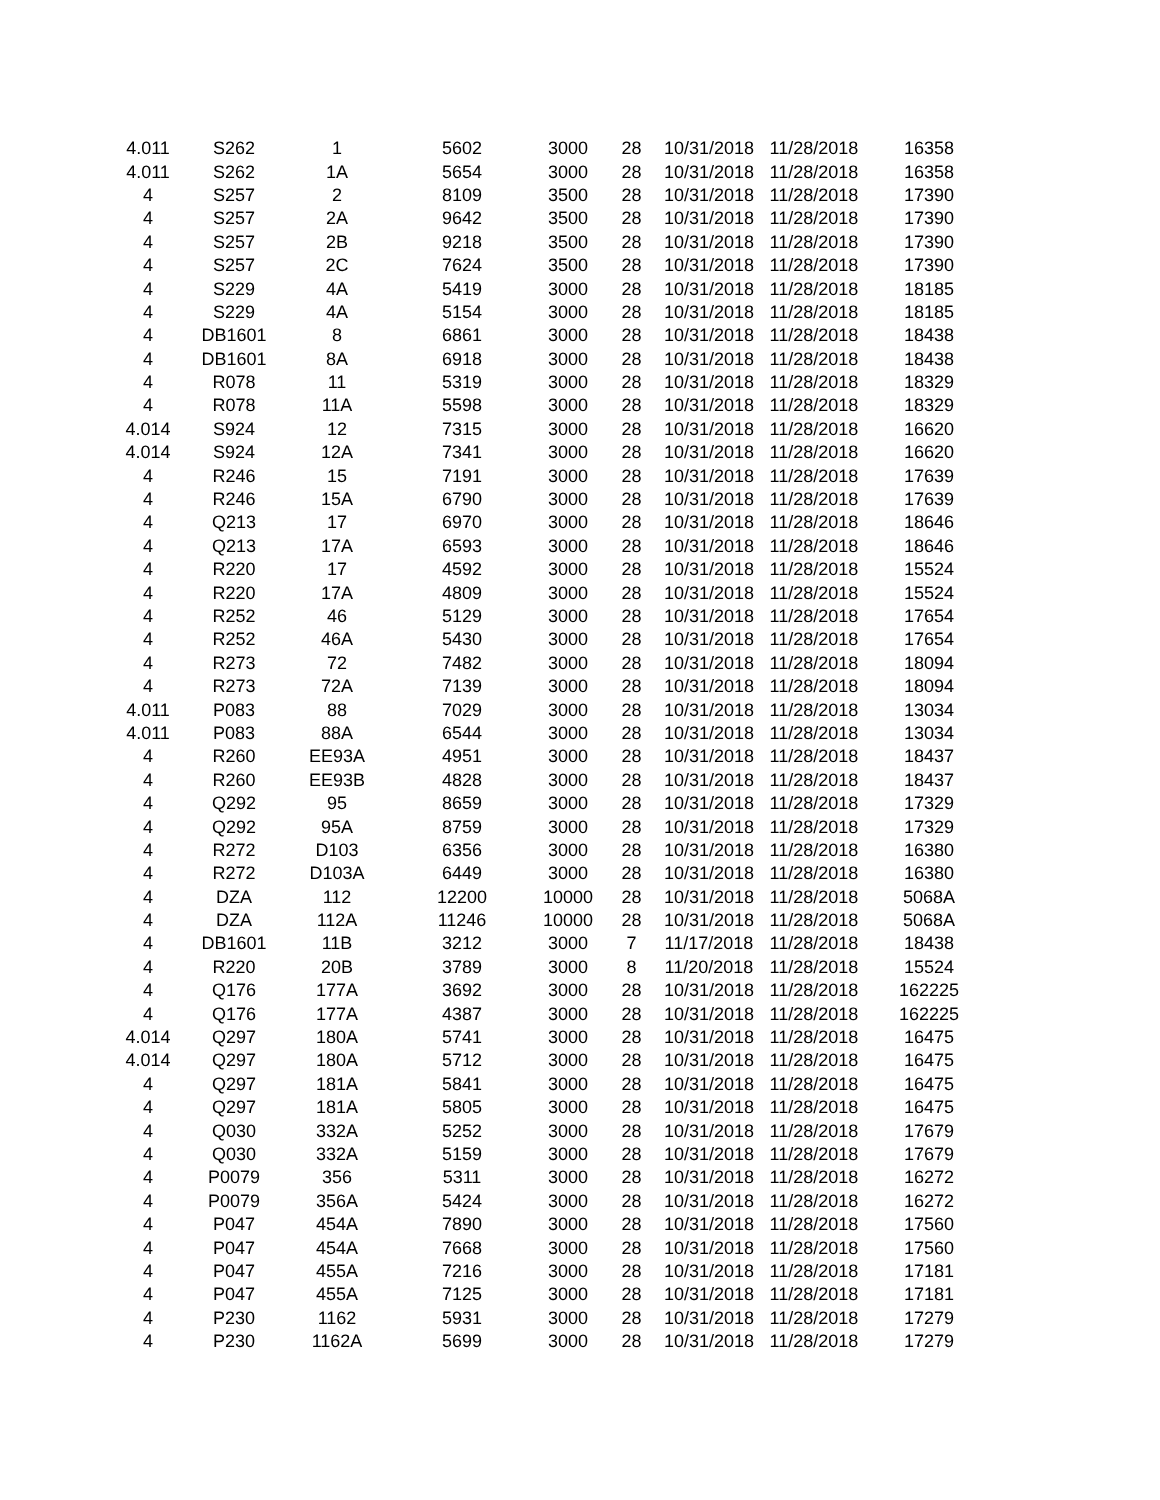| 4.011 | S262 | 1 | 5602 | 3000 | 28 | 10/31/2018 | 11/28/2018 | 16358 |
| 4.011 | S262 | 1A | 5654 | 3000 | 28 | 10/31/2018 | 11/28/2018 | 16358 |
| 4 | S257 | 2 | 8109 | 3500 | 28 | 10/31/2018 | 11/28/2018 | 17390 |
| 4 | S257 | 2A | 9642 | 3500 | 28 | 10/31/2018 | 11/28/2018 | 17390 |
| 4 | S257 | 2B | 9218 | 3500 | 28 | 10/31/2018 | 11/28/2018 | 17390 |
| 4 | S257 | 2C | 7624 | 3500 | 28 | 10/31/2018 | 11/28/2018 | 17390 |
| 4 | S229 | 4A | 5419 | 3000 | 28 | 10/31/2018 | 11/28/2018 | 18185 |
| 4 | S229 | 4A | 5154 | 3000 | 28 | 10/31/2018 | 11/28/2018 | 18185 |
| 4 | DB1601 | 8 | 6861 | 3000 | 28 | 10/31/2018 | 11/28/2018 | 18438 |
| 4 | DB1601 | 8A | 6918 | 3000 | 28 | 10/31/2018 | 11/28/2018 | 18438 |
| 4 | R078 | 11 | 5319 | 3000 | 28 | 10/31/2018 | 11/28/2018 | 18329 |
| 4 | R078 | 11A | 5598 | 3000 | 28 | 10/31/2018 | 11/28/2018 | 18329 |
| 4.014 | S924 | 12 | 7315 | 3000 | 28 | 10/31/2018 | 11/28/2018 | 16620 |
| 4.014 | S924 | 12A | 7341 | 3000 | 28 | 10/31/2018 | 11/28/2018 | 16620 |
| 4 | R246 | 15 | 7191 | 3000 | 28 | 10/31/2018 | 11/28/2018 | 17639 |
| 4 | R246 | 15A | 6790 | 3000 | 28 | 10/31/2018 | 11/28/2018 | 17639 |
| 4 | Q213 | 17 | 6970 | 3000 | 28 | 10/31/2018 | 11/28/2018 | 18646 |
| 4 | Q213 | 17A | 6593 | 3000 | 28 | 10/31/2018 | 11/28/2018 | 18646 |
| 4 | R220 | 17 | 4592 | 3000 | 28 | 10/31/2018 | 11/28/2018 | 15524 |
| 4 | R220 | 17A | 4809 | 3000 | 28 | 10/31/2018 | 11/28/2018 | 15524 |
| 4 | R252 | 46 | 5129 | 3000 | 28 | 10/31/2018 | 11/28/2018 | 17654 |
| 4 | R252 | 46A | 5430 | 3000 | 28 | 10/31/2018 | 11/28/2018 | 17654 |
| 4 | R273 | 72 | 7482 | 3000 | 28 | 10/31/2018 | 11/28/2018 | 18094 |
| 4 | R273 | 72A | 7139 | 3000 | 28 | 10/31/2018 | 11/28/2018 | 18094 |
| 4.011 | P083 | 88 | 7029 | 3000 | 28 | 10/31/2018 | 11/28/2018 | 13034 |
| 4.011 | P083 | 88A | 6544 | 3000 | 28 | 10/31/2018 | 11/28/2018 | 13034 |
| 4 | R260 | EE93A | 4951 | 3000 | 28 | 10/31/2018 | 11/28/2018 | 18437 |
| 4 | R260 | EE93B | 4828 | 3000 | 28 | 10/31/2018 | 11/28/2018 | 18437 |
| 4 | Q292 | 95 | 8659 | 3000 | 28 | 10/31/2018 | 11/28/2018 | 17329 |
| 4 | Q292 | 95A | 8759 | 3000 | 28 | 10/31/2018 | 11/28/2018 | 17329 |
| 4 | R272 | D103 | 6356 | 3000 | 28 | 10/31/2018 | 11/28/2018 | 16380 |
| 4 | R272 | D103A | 6449 | 3000 | 28 | 10/31/2018 | 11/28/2018 | 16380 |
| 4 | DZA | 112 | 12200 | 10000 | 28 | 10/31/2018 | 11/28/2018 | 5068A |
| 4 | DZA | 112A | 11246 | 10000 | 28 | 10/31/2018 | 11/28/2018 | 5068A |
| 4 | DB1601 | 11B | 3212 | 3000 | 7 | 11/17/2018 | 11/28/2018 | 18438 |
| 4 | R220 | 20B | 3789 | 3000 | 8 | 11/20/2018 | 11/28/2018 | 15524 |
| 4 | Q176 | 177A | 3692 | 3000 | 28 | 10/31/2018 | 11/28/2018 | 162225 |
| 4 | Q176 | 177A | 4387 | 3000 | 28 | 10/31/2018 | 11/28/2018 | 162225 |
| 4.014 | Q297 | 180A | 5741 | 3000 | 28 | 10/31/2018 | 11/28/2018 | 16475 |
| 4.014 | Q297 | 180A | 5712 | 3000 | 28 | 10/31/2018 | 11/28/2018 | 16475 |
| 4 | Q297 | 181A | 5841 | 3000 | 28 | 10/31/2018 | 11/28/2018 | 16475 |
| 4 | Q297 | 181A | 5805 | 3000 | 28 | 10/31/2018 | 11/28/2018 | 16475 |
| 4 | Q030 | 332A | 5252 | 3000 | 28 | 10/31/2018 | 11/28/2018 | 17679 |
| 4 | Q030 | 332A | 5159 | 3000 | 28 | 10/31/2018 | 11/28/2018 | 17679 |
| 4 | P0079 | 356 | 5311 | 3000 | 28 | 10/31/2018 | 11/28/2018 | 16272 |
| 4 | P0079 | 356A | 5424 | 3000 | 28 | 10/31/2018 | 11/28/2018 | 16272 |
| 4 | P047 | 454A | 7890 | 3000 | 28 | 10/31/2018 | 11/28/2018 | 17560 |
| 4 | P047 | 454A | 7668 | 3000 | 28 | 10/31/2018 | 11/28/2018 | 17560 |
| 4 | P047 | 455A | 7216 | 3000 | 28 | 10/31/2018 | 11/28/2018 | 17181 |
| 4 | P047 | 455A | 7125 | 3000 | 28 | 10/31/2018 | 11/28/2018 | 17181 |
| 4 | P230 | 1162 | 5931 | 3000 | 28 | 10/31/2018 | 11/28/2018 | 17279 |
| 4 | P230 | 1162A | 5699 | 3000 | 28 | 10/31/2018 | 11/28/2018 | 17279 |